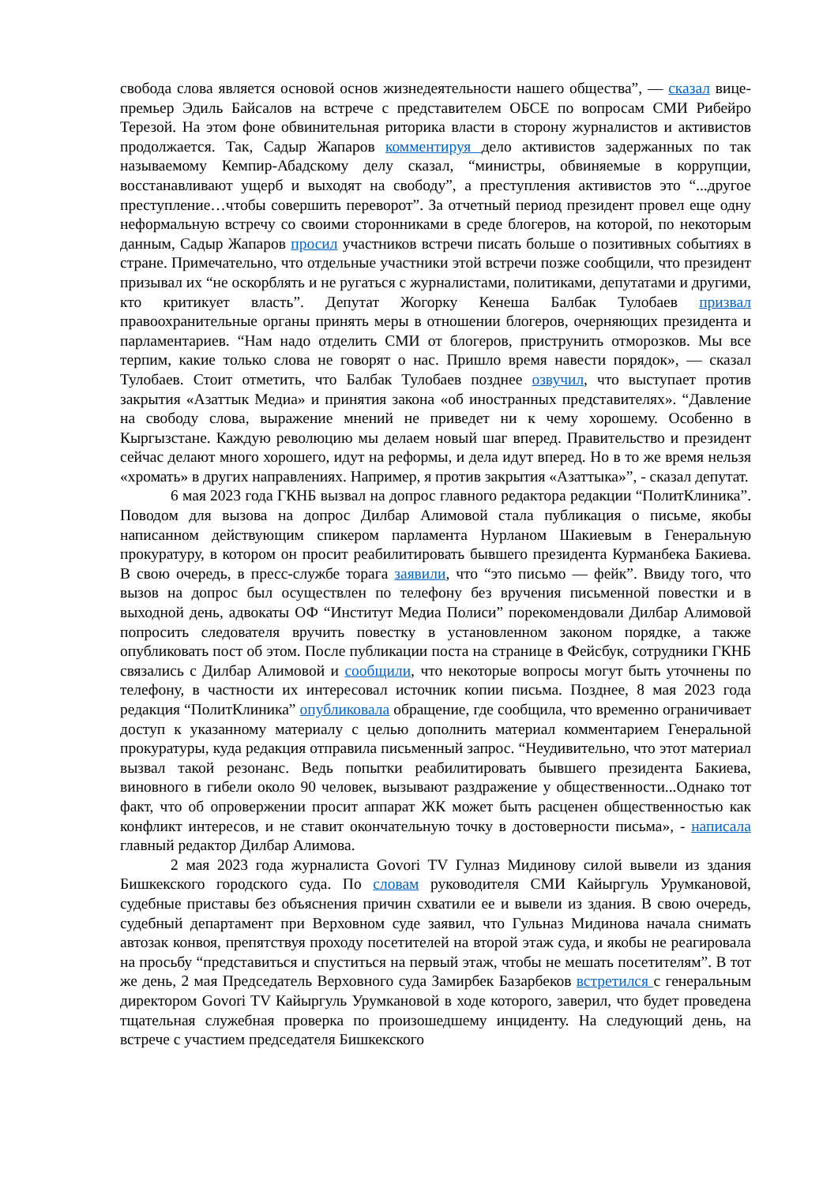свобода слова является основой основ жизнедеятельности нашего общества”, — сказал вице-премьер Эдиль Байсалов на встрече с представителем ОБСЕ по вопросам СМИ Рибейро Терезой. На этом фоне обвинительная риторика власти в сторону журналистов и активистов продолжается. Так, Садыр Жапаров комментируя дело активистов задержанных по так называемому Кемпир-Абадскому делу сказал, “министры, обвиняемые в коррупции, восстанавливают ущерб и выходят на свободу”, а преступления активистов это “...другое преступление…чтобы совершить переворот”. За отчетный период президент провел еще одну неформальную встречу со своими сторонниками в среде блогеров, на которой, по некоторым данным, Садыр Жапаров просил участников встречи писать больше о позитивных событиях в стране. Примечательно, что отдельные участники этой встречи позже сообщили, что президент призывал их “не оскорблять и не ругаться с журналистами, политиками, депутатами и другими, кто критикует власть”. Депутат Жогорку Кенеша Балбак Тулобаев призвал правоохранительные органы принять меры в отношении блогеров, очерняющих президента и парламентариев. “Нам надо отделить СМИ от блогеров, приструнить отморозков. Мы все терпим, какие только слова не говорят о нас. Пришло время навести порядок», — сказал Тулобаев. Стоит отметить, что Балбак Тулобаев позднее озвучил, что выступает против закрытия «Азаттык Медиа» и принятия закона «об иностранных представителях». “Давление на свободу слова, выражение мнений не приведет ни к чему хорошему. Особенно в Кыргызстане. Каждую революцию мы делаем новый шаг вперед. Правительство и президент сейчас делают много хорошего, идут на реформы, и дела идут вперед. Но в то же время нельзя «хромать» в других направлениях. Например, я против закрытия «Азаттыка»”, - сказал депутат.
6 мая 2023 года ГКНБ вызвал на допрос главного редактора редакции “ПолитКлиника”. Поводом для вызова на допрос Дилбар Алимовой стала публикация о письме, якобы написанном действующим спикером парламента Нурланом Шакиевым в Генеральную прокуратуру, в котором он просит реабилитировать бывшего президента Курманбека Бакиева. В свою очередь, в пресс-службе торага заявили, что “это письмо — фейк”. Ввиду того, что вызов на допрос был осуществлен по телефону без вручения письменной повестки и в выходной день, адвокаты ОФ “Институт Медиа Полиси” порекомендовали Дилбар Алимовой попросить следователя вручить повестку в установленном законом порядке, а также опубликовать пост об этом. После публикации поста на странице в Фейсбук, сотрудники ГКНБ связались с Дилбар Алимовой и сообщили, что некоторые вопросы могут быть уточнены по телефону, в частности их интересовал источник копии письма. Позднее, 8 мая 2023 года редакция “ПолитКлиника” опубликовала обращение, где сообщила, что временно ограничивает доступ к указанному материалу с целью дополнить материал комментарием Генеральной прокуратуры, куда редакция отправила письменный запрос. “Неудивительно, что этот материал вызвал такой резонанс. Ведь попытки реабилитировать бывшего президента Бакиева, виновного в гибели около 90 человек, вызывают раздражение у общественности...Однако тот факт, что об опровержении просит аппарат ЖК может быть расценен общественностью как конфликт интересов, и не ставит окончательную точку в достоверности письма», - написала главный редактор Дилбар Алимова.
2 мая 2023 года журналиста Govori TV Гулназ Мидинову силой вывели из здания Бишкекского городского суда. По словам руководителя СМИ Кайыргуль Урумкановой, судебные приставы без объяснения причин схватили ее и вывели из здания. В свою очередь, судебный департамент при Верховном суде заявил, что Гульназ Мидинова начала снимать автозак конвоя, препятствуя проходу посетителей на второй этаж суда, и якобы не реагировала на просьбу “представиться и спуститься на первый этаж, чтобы не мешать посетителям”. В тот же день, 2 мая Председатель Верховного суда Замирбек Базарбеков встретился с генеральным директором Govori TV Кайыргуль Урумкановой в ходе которого, заверил, что будет проведена тщательная служебная проверка по произошедшему инциденту. На следующий день, на встрече с участием председателя Бишкекского